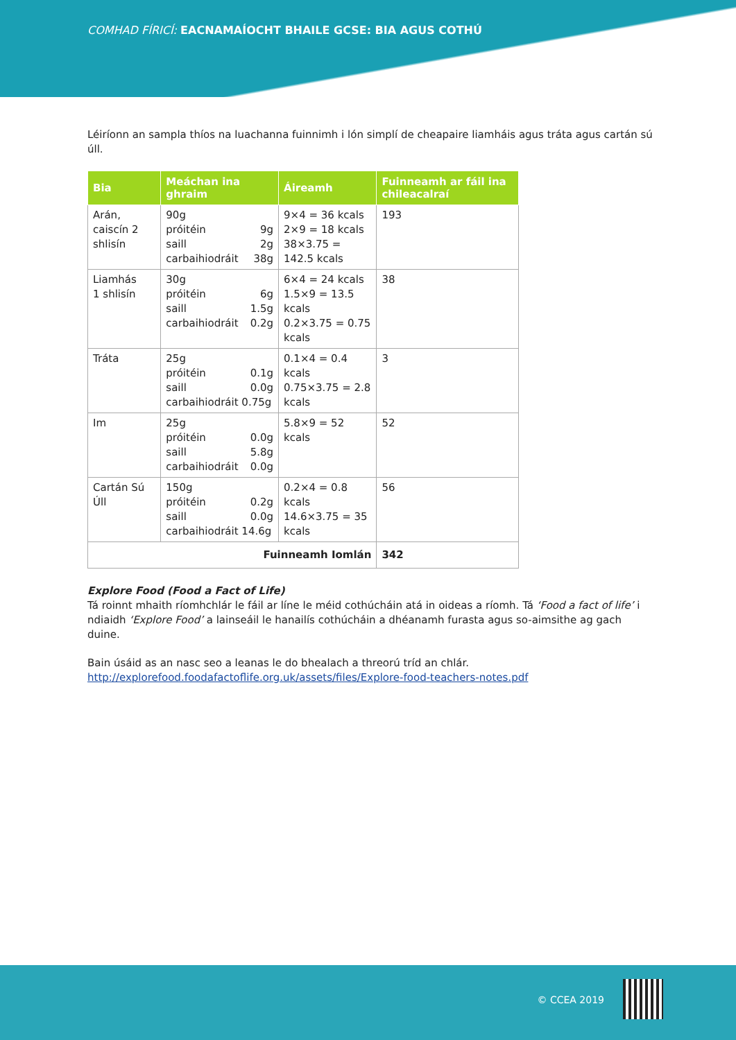COMHAD FÍRICÍ: EACNAMAÍOCHT BHAILE GCSE: BIA AGUS COTHÚ
Léiríonn an sampla thíos na luachanna fuinnimh i lón simplí de cheapaire liamháis agus tráta agus cartán sú úll.
| Bia | Meáchan ina ghraim | Áireamh | Fuinneamh ar fáil ina chileacalraí |
| --- | --- | --- | --- |
| Arán, caiscín 2 shlisín | 90g próitéin 9g saill 2g carbaihiodráit 38g | 9×4 = 36 kcals 2×9 = 18 kcals 38×3.75 = 142.5 kcals | 193 |
| Liamhás 1 shlisín | 30g próitéin 6g saill 1.5g carbaihiodráit 0.2g | 6×4 = 24 kcals 1.5×9 = 13.5 kcals 0.2×3.75 = 0.75 kcals | 38 |
| Tráta | 25g próitéin 0.1g saill 0.0g carbaihiodráit 0.75g | 0.1×4 = 0.4 kcals 0.75×3.75 = 2.8 kcals | 3 |
| Im | 25g próitéin 0.0g saill 5.8g carbaihiodráit 0.0g | 5.8×9 = 52 kcals | 52 |
| Cartán Sú Úll | 150g próitéin 0.2g saill 0.0g carbaihiodráit 14.6g | 0.2×4 = 0.8 kcals 14.6×3.75 = 35 kcals | 56 |
| Fuinneamh Iomlán | | | 342 |
Explore Food (Food a Fact of Life)
Tá roinnt mhaith ríomhchlár le fáil ar líne le méid cothúcháin atá in oideas a ríomh. Tá ‘Food a fact of life’ i ndiaidh ‘Explore Food’ a lainseáil le hanailís cothúcháin a dhéanamh furasta agus so-aimsithe ag gach duine.
Bain úsáid as an nasc seo a leanas le do bhealach a threorú tríd an chlár.
http://explorefood.foodafactoflife.org.uk/assets/files/Explore-food-teachers-notes.pdf
© CCEA 2019